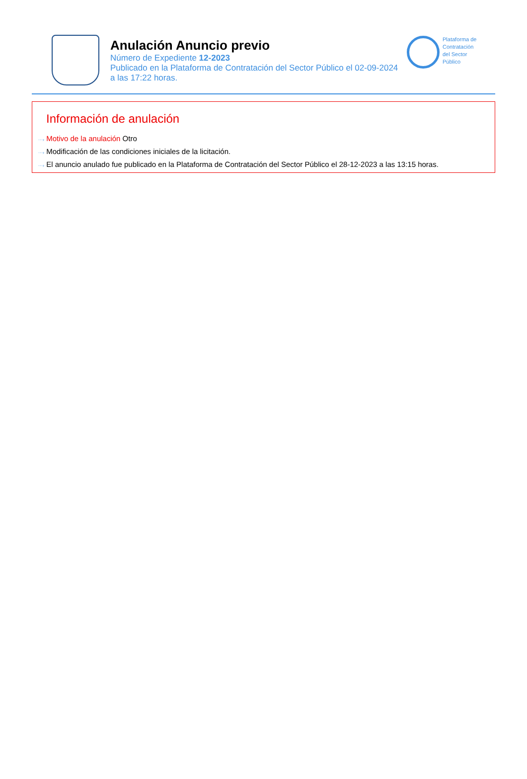Anulación Anuncio previo
Número de Expediente 12-2023
Publicado en la Plataforma de Contratación del Sector Público el 02-09-2024
a las 17:22 horas.
Plataforma de
Contratación
del Sector
Público
Información de anulación
···› Motivo de la anulación Otro
···› Modificación de las condiciones iniciales de la licitación.
···› El anuncio anulado fue publicado en la Plataforma de Contratación del Sector Público el 28-12-2023 a las 13:15 horas.